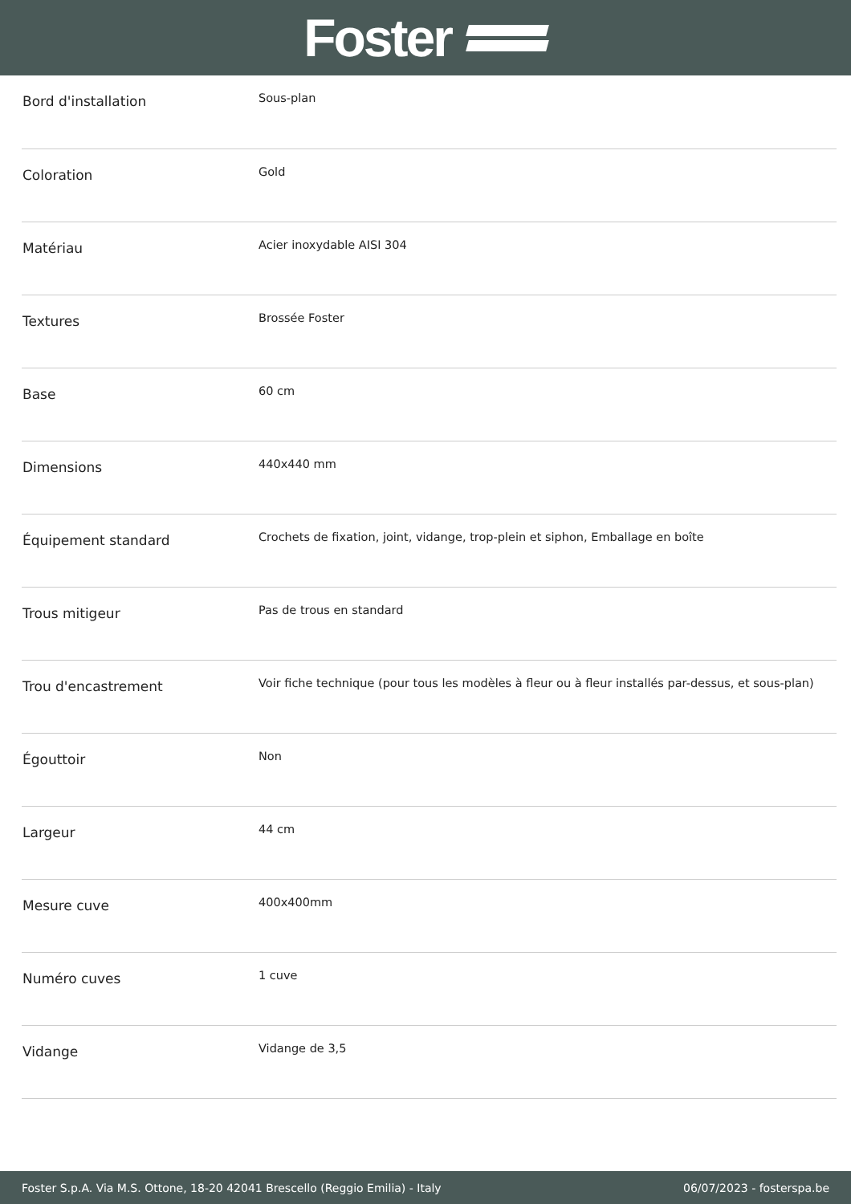Foster
| Bord d'installation | Sous-plan |
| Coloration | Gold |
| Matériau | Acier inoxydable AISI 304 |
| Textures | Brossée Foster |
| Base | 60 cm |
| Dimensions | 440x440 mm |
| Équipement standard | Crochets de fixation, joint, vidange, trop-plein et siphon, Emballage en boîte |
| Trous mitigeur | Pas de trous en standard |
| Trou d'encastrement | Voir fiche technique (pour tous les modèles à fleur ou à fleur installés par-dessus, et sous-plan) |
| Égouttoir | Non |
| Largeur | 44 cm |
| Mesure cuve | 400x400mm |
| Numéro cuves | 1 cuve |
| Vidange | Vidange de 3,5 |
Foster S.p.A. Via M.S. Ottone, 18-20 42041 Brescello (Reggio Emilia) - Italy 06/07/2023 - fosterspa.be